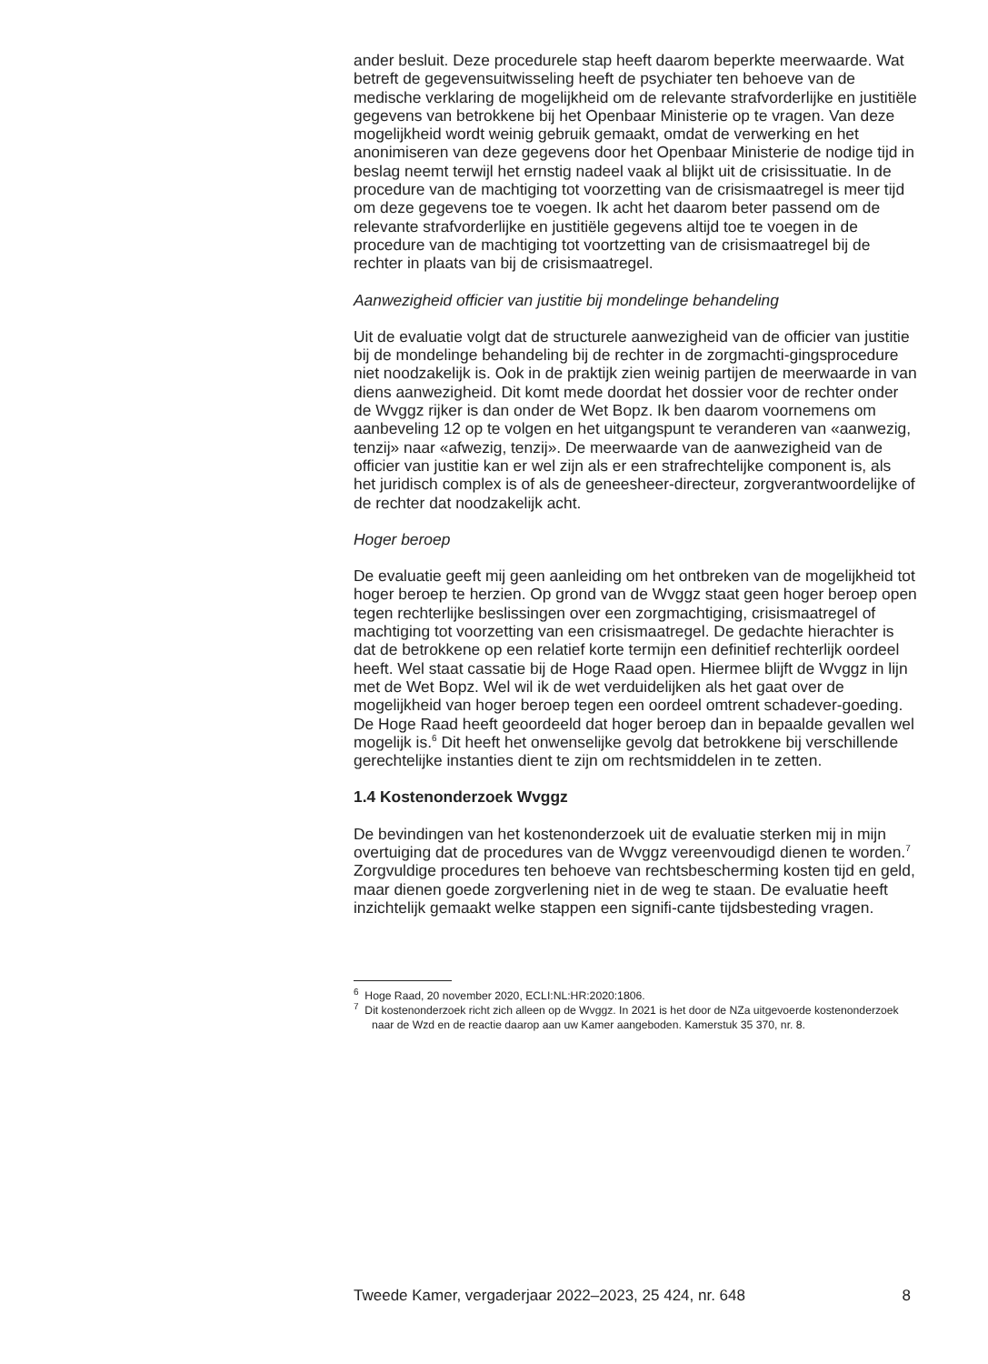ander besluit. Deze procedurele stap heeft daarom beperkte meerwaarde. Wat betreft de gegevensuitwisseling heeft de psychiater ten behoeve van de medische verklaring de mogelijkheid om de relevante strafvorderlijke en justitiële gegevens van betrokkene bij het Openbaar Ministerie op te vragen. Van deze mogelijkheid wordt weinig gebruik gemaakt, omdat de verwerking en het anonimiseren van deze gegevens door het Openbaar Ministerie de nodige tijd in beslag neemt terwijl het ernstig nadeel vaak al blijkt uit de crisissituatie. In de procedure van de machtiging tot voorzetting van de crisismaatregel is meer tijd om deze gegevens toe te voegen. Ik acht het daarom beter passend om de relevante strafvorderlijke en justitiële gegevens altijd toe te voegen in de procedure van de machtiging tot voortzetting van de crisismaatregel bij de rechter in plaats van bij de crisismaatregel.
Aanwezigheid officier van justitie bij mondelinge behandeling
Uit de evaluatie volgt dat de structurele aanwezigheid van de officier van justitie bij de mondelinge behandeling bij de rechter in de zorgmachti-gingsprocedure niet noodzakelijk is. Ook in de praktijk zien weinig partijen de meerwaarde in van diens aanwezigheid. Dit komt mede doordat het dossier voor de rechter onder de Wvggz rijker is dan onder de Wet Bopz. Ik ben daarom voornemens om aanbeveling 12 op te volgen en het uitgangspunt te veranderen van «aanwezig, tenzij» naar «afwezig, tenzij». De meerwaarde van de aanwezigheid van de officier van justitie kan er wel zijn als er een strafrechtelijke component is, als het juridisch complex is of als de geneesheer-directeur, zorgverantwoordelijke of de rechter dat noodzakelijk acht.
Hoger beroep
De evaluatie geeft mij geen aanleiding om het ontbreken van de mogelijkheid tot hoger beroep te herzien. Op grond van de Wvggz staat geen hoger beroep open tegen rechterlijke beslissingen over een zorgmachtiging, crisismaatregel of machtiging tot voorzetting van een crisismaatregel. De gedachte hierachter is dat de betrokkene op een relatief korte termijn een definitief rechterlijk oordeel heeft. Wel staat cassatie bij de Hoge Raad open. Hiermee blijft de Wvggz in lijn met de Wet Bopz. Wel wil ik de wet verduidelijken als het gaat over de mogelijkheid van hoger beroep tegen een oordeel omtrent schadever-goeding. De Hoge Raad heeft geoordeeld dat hoger beroep dan in bepaalde gevallen wel mogelijk is.<sup>6</sup> Dit heeft het onwenselijke gevolg dat betrokkene bij verschillende gerechtelijke instanties dient te zijn om rechtsmiddelen in te zetten.
1.4 Kostenonderzoek Wvggz
De bevindingen van het kostenonderzoek uit de evaluatie sterken mij in mijn overtuiging dat de procedures van de Wvggz vereenvoudigd dienen te worden.<sup>7</sup> Zorgvuldige procedures ten behoeve van rechtsbescherming kosten tijd en geld, maar dienen goede zorgverlening niet in de weg te staan. De evaluatie heeft inzichtelijk gemaakt welke stappen een signifi-cante tijdsbesteding vragen.
<sup>6</sup> Hoge Raad, 20 november 2020, ECLI:NL:HR:2020:1806.
<sup>7</sup> Dit kostenonderzoek richt zich alleen op de Wvggz. In 2021 is het door de NZa uitgevoerde kostenonderzoek naar de Wzd en de reactie daarop aan uw Kamer aangeboden. Kamerstuk 35 370, nr. 8.
Tweede Kamer, vergaderjaar 2022–2023, 25 424, nr. 648 8